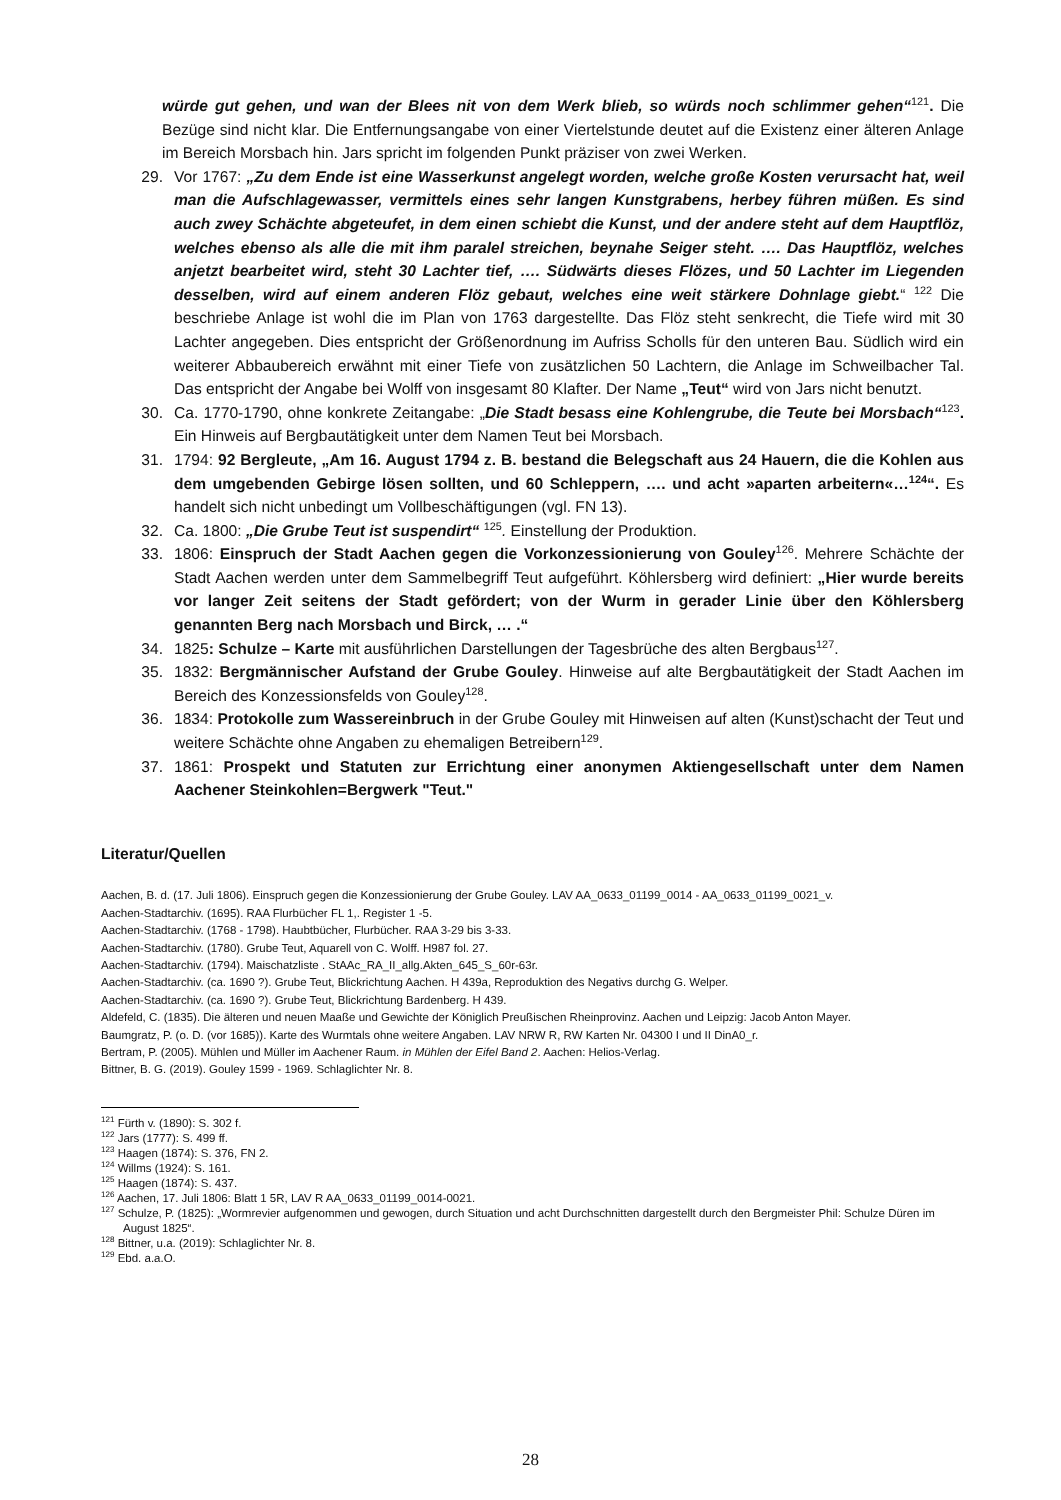würde gut gehen, und wan der Blees nit von dem Werk blieb, so würds noch schlimmer gehen“<sup>121</sup>. Die Bezüge sind nicht klar. Die Entfernungsangabe von einer Viertelstunde deutet auf die Existenz einer älteren Anlage im Bereich Morsbach hin. Jars spricht im folgenden Punkt präziser von zwei Werken.
29. Vor 1767: „Zu dem Ende ist eine Wasserkunst angelegt worden, welche große Kosten verursacht hat, weil man die Aufschlagewasser, vermittels eines sehr langen Kunstgrabens, herbey führen müßen. Es sind auch zwey Schächte abgeteufet, in dem einen schiebt die Kunst, und der andere steht auf dem Hauptflöz, welches ebenso als alle die mit ihm paralel streichen, beynahe Seiger steht. …. Das Hauptflöz, welches anjetzt bearbeitet wird, steht 30 Lachter tief, …. Südwärts dieses Flözes, und 50 Lachter im Liegenden desselben, wird auf einem anderen Flöz gebaut, welches eine weit stärkere Dohnlage giebt.“ <sup>122</sup> Die beschriebe Anlage ist wohl die im Plan von 1763 dargestellte. Das Flöz steht senkrecht, die Tiefe wird mit 30 Lachter angegeben. Dies entspricht der Größenordnung im Aufriss Scholls für den unteren Bau. Südlich wird ein weiterer Abbaubereich erwähnt mit einer Tiefe von zusätzlichen 50 Lachtern, die Anlage im Schweilbacher Tal. Das entspricht der Angabe bei Wolff von insgesamt 80 Klafter. Der Name „Teut“ wird von Jars nicht benutzt.
30. Ca. 1770-1790, ohne konkrete Zeitangabe: „Die Stadt besass eine Kohlengrube, die Teute bei Morsbach“<sup>123</sup>. Ein Hinweis auf Bergbautätigkeit unter dem Namen Teut bei Morsbach.
31. 1794: 92 Bergleute, „Am 16. August 1794 z. B. bestand die Belegschaft aus 24 Hauern, die die Kohlen aus dem umgebenden Gebirge lösen sollten, und 60 Schleppern, …. und acht »aparten arbeitern«…<sup>124</sup>“. Es handelt sich nicht unbedingt um Vollbeschäftigungen (vgl. FN 13).
32. Ca. 1800: „Die Grube Teut ist suspendirt“ <sup>125</sup>. Einstellung der Produktion.
33. 1806: Einspruch der Stadt Aachen gegen die Vorkonzessionierung von Gouley<sup>126</sup>. Mehrere Schächte der Stadt Aachen werden unter dem Sammelbegriff Teut aufgeführt. Köhlersberg wird definiert: „Hier wurde bereits vor langer Zeit seitens der Stadt gefördert; von der Wurm in gerader Linie über den Köhlersberg genannten Berg nach Morsbach und Birck, … .“
34. 1825: Schulze – Karte mit ausführlichen Darstellungen der Tagesbrüche des alten Bergbaus<sup>127</sup>.
35. 1832: Bergmännischer Aufstand der Grube Gouley. Hinweise auf alte Bergbautätigkeit der Stadt Aachen im Bereich des Konzessionsfelds von Gouley<sup>128</sup>.
36. 1834: Protokolle zum Wassereinbruch in der Grube Gouley mit Hinweisen auf alten (Kunst)schacht der Teut und weitere Schächte ohne Angaben zu ehemaligen Betreibern<sup>129</sup>.
37. 1861: Prospekt und Statuten zur Errichtung einer anonymen Aktiengesellschaft unter dem Namen Aachener Steinkohlen=Bergwerk "Teut."
Literatur/Quellen
Aachen, B. d. (17. Juli 1806). Einspruch gegen die Konzessionierung der Grube Gouley. LAV AA_0633_01199_0014 - AA_0633_01199_0021_v.
Aachen-Stadtarchiv. (1695). RAA Flurbücher FL 1,. Register 1 -5.
Aachen-Stadtarchiv. (1768 - 1798). Haubtbücher, Flurbücher. RAA 3-29 bis 3-33.
Aachen-Stadtarchiv. (1780). Grube Teut, Aquarell von C. Wolff. H987 fol. 27.
Aachen-Stadtarchiv. (1794). Maischatzliste . StAAc_RA_II_allg.Akten_645_S_60r-63r.
Aachen-Stadtarchiv. (ca. 1690 ?). Grube Teut, Blickrichtung Aachen. H 439a, Reproduktion des Negativs durchg G. Welper.
Aachen-Stadtarchiv. (ca. 1690 ?). Grube Teut, Blickrichtung Bardenberg. H 439.
Aldefeld, C. (1835). Die älteren und neuen Maaße und Gewichte der Königlich Preußischen Rheinprovinz. Aachen und Leipzig: Jacob Anton Mayer.
Baumgratz, P. (o. D. (vor 1685)). Karte des Wurmtals ohne weitere Angaben. LAV NRW R, RW Karten Nr. 04300 I und II DinA0_r.
Bertram, P. (2005). Mühlen und Müller im Aachener Raum. in Mühlen der Eifel Band 2. Aachen: Helios-Verlag.
Bittner, B. G. (2019). Gouley 1599 - 1969. Schlaglichter Nr. 8.
<sup>121</sup> Fürth v. (1890): S. 302 f.
<sup>122</sup> Jars (1777): S. 499 ff.
<sup>123</sup> Haagen (1874): S. 376, FN 2.
<sup>124</sup> Willms (1924): S. 161.
<sup>125</sup> Haagen (1874): S. 437.
<sup>126</sup> Aachen, 17. Juli 1806: Blatt 1 5R, LAV R AA_0633_01199_0014-0021.
<sup>127</sup> Schulze, P. (1825): „Wormrevier aufgenommen und gewogen, durch Situation und acht Durchschnitten dargestellt durch den Bergmeister Phil: Schulze Düren im August 1825“.
<sup>128</sup> Bittner, u.a. (2019): Schlaglichter Nr. 8.
<sup>129</sup> Ebd. a.a.O.
28